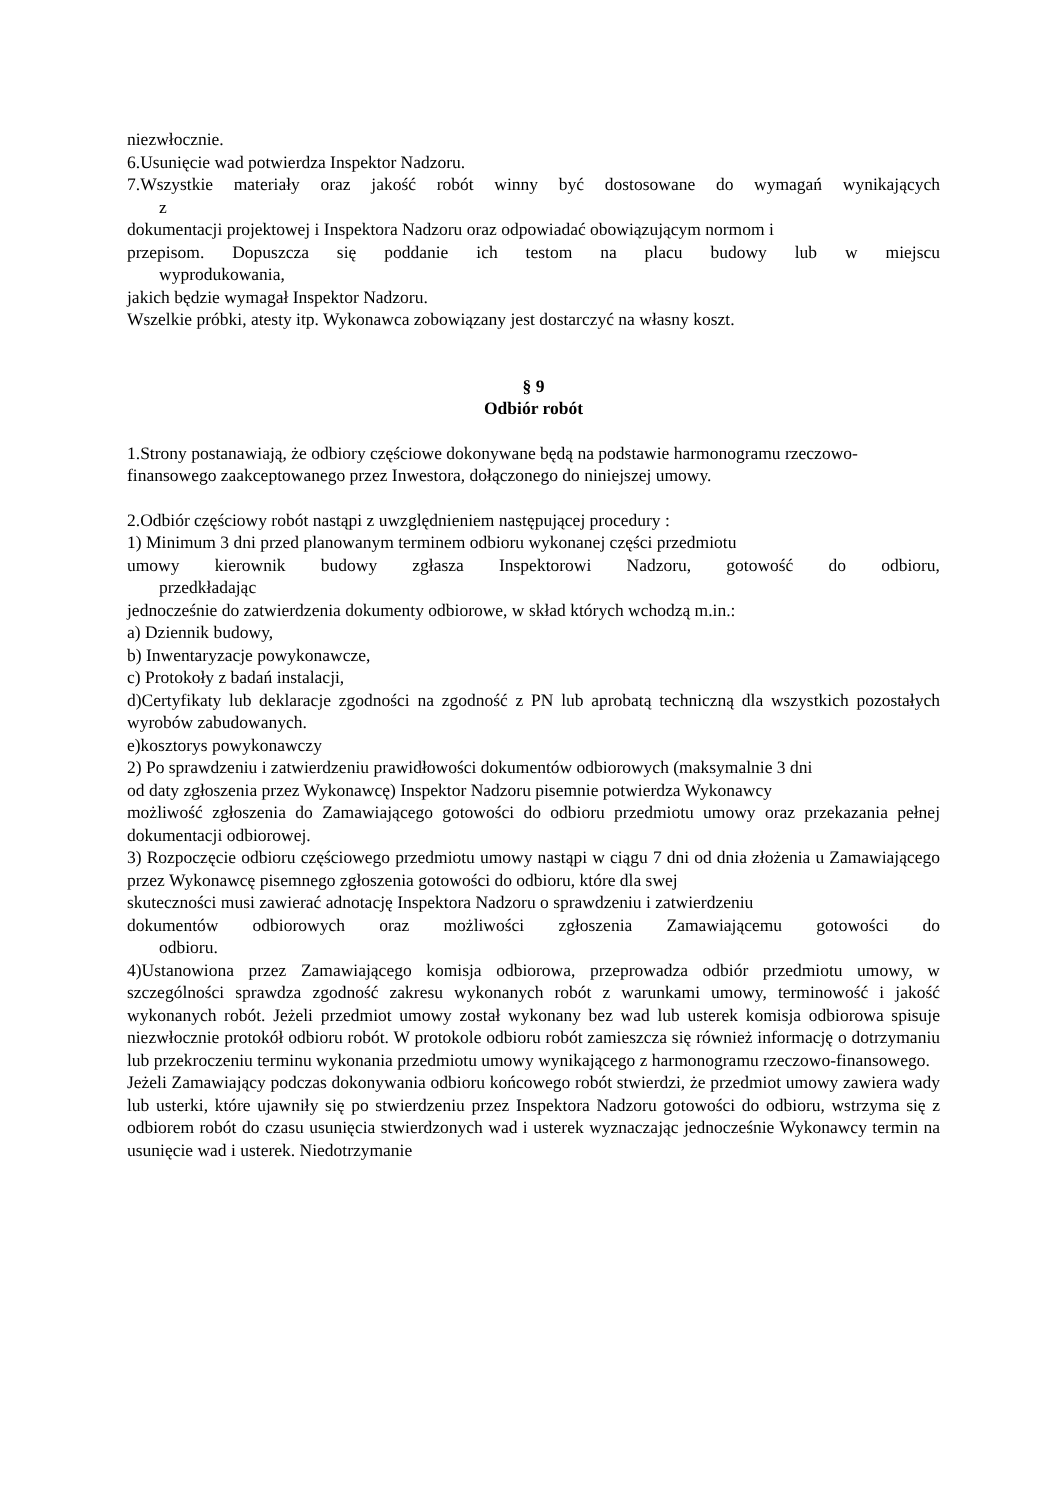niezwłocznie.
6.Usunięcie wad potwierdza Inspektor Nadzoru.
7.Wszystkie materiały oraz jakość robót winny być dostosowane do wymagań wynikających
z
dokumentacji projektowej i Inspektora Nadzoru oraz odpowiadać obowiązującym normom i
przepisom. Dopuszcza się poddanie ich testom na placu budowy lub w miejscu
wyprodukowania,
jakich będzie wymagał Inspektor Nadzoru.
Wszelkie próbki, atesty itp. Wykonawca zobowiązany jest dostarczyć na własny koszt.
§ 9
Odbiór robót
1.Strony postanawiają, że odbiory częściowe dokonywane będą na podstawie harmonogramu rzeczowo-finansowego zaakceptowanego przez Inwestora, dołączonego do niniejszej umowy.
2.Odbiór częściowy robót nastąpi z uwzględnieniem następującej procedury :
1) Minimum 3 dni przed planowanym terminem odbioru wykonanej części przedmiotu
umowy kierownik budowy zgłasza Inspektorowi Nadzoru, gotowość do odbioru,
przedkładając
jednocześnie do zatwierdzenia dokumenty odbiorowe, w skład których wchodzą m.in.:
a) Dziennik budowy,
b) Inwentaryzacje powykonawcze,
c) Protokoły z badań instalacji,
d)Certyfikaty lub deklaracje zgodności na zgodność z PN lub aprobatą techniczną dla wszystkich pozostałych wyrobów zabudowanych.
e)kosztorys powykonawczy
2) Po sprawdzeniu i zatwierdzeniu prawidłowości dokumentów odbiorowych (maksymalnie 3 dni
od daty zgłoszenia przez Wykonawcę) Inspektor Nadzoru pisemnie potwierdza Wykonawcy
możliwość zgłoszenia do Zamawiającego gotowości do odbioru przedmiotu umowy oraz przekazania pełnej dokumentacji odbiorowej.
3) Rozpoczęcie odbioru częściowego przedmiotu umowy nastąpi w ciągu 7 dni od dnia złożenia u Zamawiającego przez Wykonawcę pisemnego zgłoszenia gotowości do odbioru, które dla swej
skuteczności musi zawierać adnotację Inspektora Nadzoru o sprawdzeniu i zatwierdzeniu
dokumentów odbiorowych oraz możliwości zgłoszenia Zamawiającemu gotowości do
odbioru.
4)Ustanowiona przez Zamawiającego komisja odbiorowa, przeprowadza odbiór przedmiotu umowy, w szczególności sprawdza zgodność zakresu wykonanych robót z warunkami umowy, terminowość i jakość wykonanych robót. Jeżeli przedmiot umowy został wykonany bez wad lub usterek komisja odbiorowa spisuje niezwłocznie protokół odbioru robót. W protokole odbioru robót zamieszcza się również informację o dotrzymaniu lub przekroczeniu terminu wykonania przedmiotu umowy wynikającego z harmonogramu rzeczowo-finansowego.
Jeżeli Zamawiający podczas dokonywania odbioru końcowego robót stwierdzi, że przedmiot umowy zawiera wady lub usterki, które ujawniły się po stwierdzeniu przez Inspektora Nadzoru gotowości do odbioru, wstrzyma się z odbiorem robót do czasu usunięcia stwierdzonych wad i usterek wyznaczając jednocześnie Wykonawcy termin na usunięcie wad i usterek. Niedotrzymanie